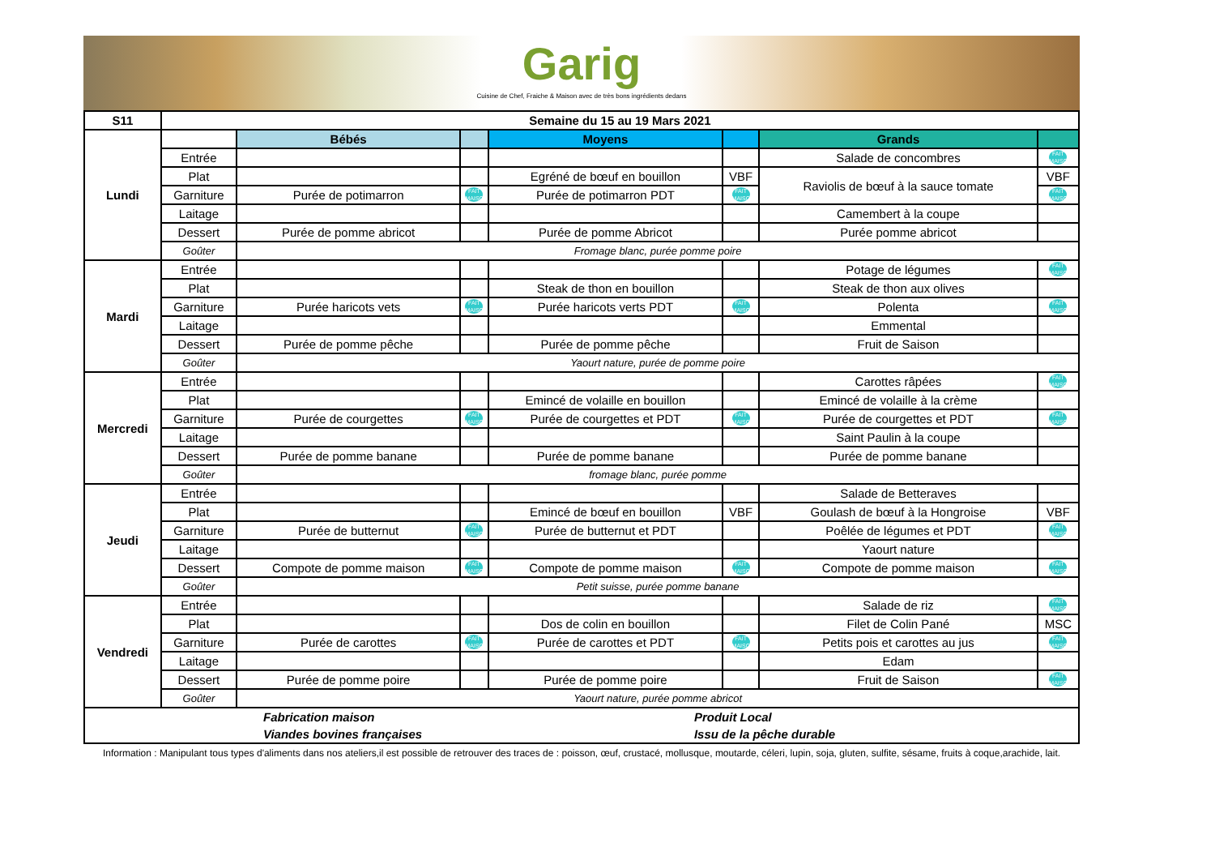Garig
Cuisine de Chef, Fraiche & Maison avec de très bons ingrédients dedans
| S11 | Semaine du 15 au 19 Mars 2021 | | | | | | |
| --- | --- | --- | --- | --- | --- | --- | --- |
| Lundi | | Bébés | | Moyens | | Grands | |
| | Entrée | | | | | Salade de concombres | FAIT MAISON |
| | Plat | | | Egréné de bœuf en bouillon | VBF | Raviolis de bœuf à la sauce tomate | VBF |
| | Garniture | Purée de potimarron | FAIT MAISON | Purée de potimarron PDT | FAIT MAISON | | FAIT MAISON |
| | Laitage | | | | | Camembert à la coupe | |
| | Dessert | Purée de pomme abricot | | Purée de pomme Abricot | | Purée pomme abricot | |
| | Goûter | Fromage blanc, purée pomme poire | | | | | |
| Mardi | Entrée | | | | | Potage de légumes | FAIT MAISON |
| | Plat | | | Steak de thon en bouillon | | Steak de thon aux olives | |
| | Garniture | Purée haricots vets | FAIT MAISON | Purée haricots verts PDT | FAIT MAISON | Polenta | FAIT MAISON |
| | Laitage | | | | | Emmental | |
| | Dessert | Purée de pomme pêche | | Purée de pomme pêche | | Fruit de Saison | |
| | Goûter | Yaourt nature, purée de pomme poire | | | | | |
| Mercredi | Entrée | | | | | Carottes râpées | FAIT MAISON |
| | Plat | | | Emincé de volaille en bouillon | | Emincé de volaille à la crème | |
| | Garniture | Purée de courgettes | FAIT MAISON | Purée de courgettes et PDT | FAIT MAISON | Purée de courgettes et PDT | FAIT MAISON |
| | Laitage | | | | | Saint Paulin à la coupe | |
| | Dessert | Purée de pomme banane | | Purée de pomme banane | | Purée de pomme banane | |
| | Goûter | fromage blanc, purée pomme | | | | | |
| Jeudi | Entrée | | | | | Salade de Betteraves | |
| | Plat | | | Emincé de bœuf en bouillon | VBF | Goulash de bœuf à la Hongroise | VBF |
| | Garniture | Purée de butternut | FAIT MAISON | Purée de butternut et PDT | | Poêlée de légumes et PDT | FAIT MAISON |
| | Laitage | | | | | Yaourt nature | |
| | Dessert | Compote de pomme maison | FAIT MAISON | Compote de pomme maison | FAIT MAISON | Compote de pomme maison | FAIT MAISON |
| | Goûter | Petit suisse, purée pomme banane | | | | | |
| Vendredi | Entrée | | | | | Salade de riz | FAIT MAISON |
| | Plat | | | Dos de colin en bouillon | | Filet de Colin Pané | MSC |
| | Garniture | Purée de carottes | FAIT MAISON | Purée de carottes et PDT | FAIT MAISON | Petits pois et carottes au jus | FAIT MAISON |
| | Laitage | | | | | Edam | |
| | Dessert | Purée de pomme poire | | Purée de pomme poire | | Fruit de Saison | FAIT MAISON |
| | Goûter | Yaourt nature, purée pomme abricot | | | | | |
| | Fabrication maison | Produit Local |
| | Viandes bovines françaises | Issu de la pêche durable |
Information : Manipulant tous types d'aliments dans nos ateliers,il est possible de retrouver des traces de : poisson, œuf, crustacé, mollusque, moutarde, céleri, lupin, soja, gluten, sulfite, sésame, fruits à coque,arachide, lait.